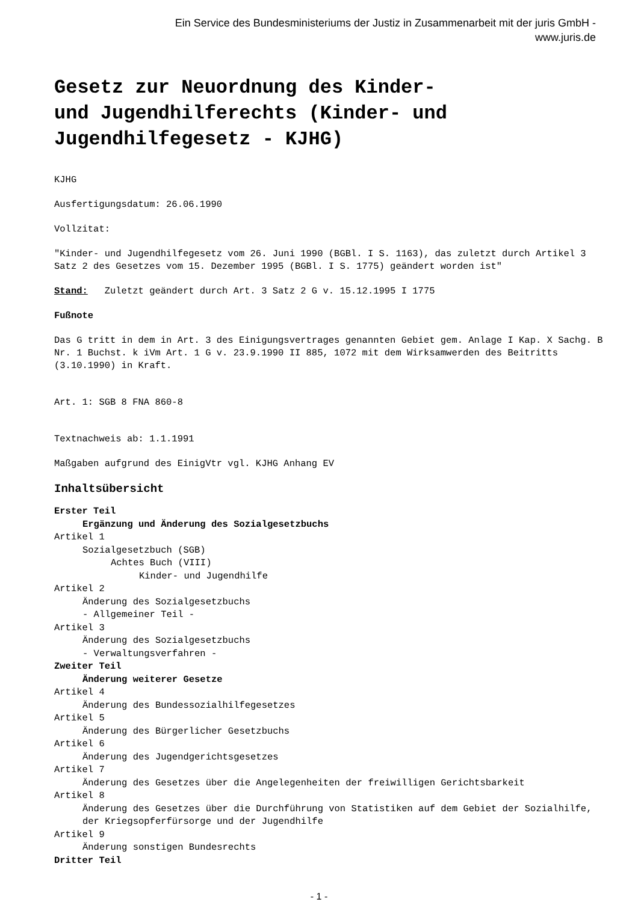Ein Service des Bundesministeriums der Justiz in Zusammenarbeit mit der juris GmbH -
www.juris.de
Gesetz zur Neuordnung des Kinder-
und Jugendhilferechts (Kinder- und
Jugendhilfegesetz - KJHG)
KJHG
Ausfertigungsdatum: 26.06.1990
Vollzitat:
"Kinder- und Jugendhilfegesetz vom 26. Juni 1990 (BGBl. I S. 1163), das zuletzt durch Artikel 3 Satz 2 des Gesetzes vom 15. Dezember 1995 (BGBl. I S. 1775) geändert worden ist"
Stand: Zuletzt geändert durch Art. 3 Satz 2 G v. 15.12.1995 I 1775
Fußnote
Das G tritt in dem in Art. 3 des Einigungsvertrages genannten Gebiet gem. Anlage I Kap. X Sachg. B Nr. 1 Buchst. k iVm Art. 1 G v. 23.9.1990 II 885, 1072 mit dem Wirksamwerden des Beitritts (3.10.1990) in Kraft.
Art. 1: SGB 8 FNA 860-8
Textnachweis ab: 1.1.1991
Maßgaben aufgrund des EinigVtr vgl. KJHG Anhang EV
Inhaltsübersicht
Erster Teil
Ergänzung und Änderung des Sozialgesetzbuchs
Artikel 1
Sozialgesetzbuch (SGB)
Achtes Buch (VIII)
Kinder- und Jugendhilfe
Artikel 2
Änderung des Sozialgesetzbuchs
- Allgemeiner Teil -
Artikel 3
Änderung des Sozialgesetzbuchs
- Verwaltungsverfahren -
Zweiter Teil
Änderung weiterer Gesetze
Artikel 4
Änderung des Bundessozialhilfegesetzes
Artikel 5
Änderung des Bürgerlicher Gesetzbuchs
Artikel 6
Änderung des Jugendgerichtsgesetzes
Artikel 7
Änderung des Gesetzes über die Angelegenheiten der freiwilligen Gerichtsbarkeit
Artikel 8
Änderung des Gesetzes über die Durchführung von Statistiken auf dem Gebiet der Sozialhilfe, der Kriegsopferfürsorge und der Jugendhilfe
Artikel 9
Änderung sonstigen Bundesrechts
Dritter Teil
- 1 -